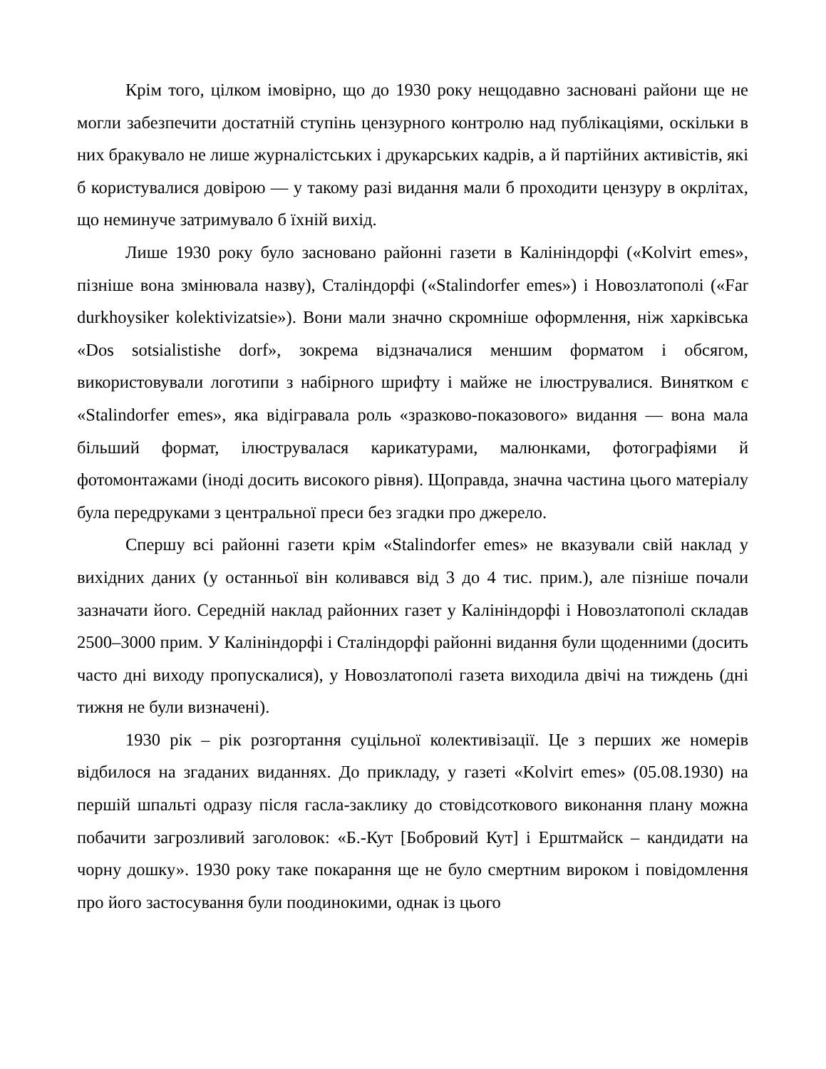Крім того, цілком імовірно, що до 1930 року нещодавно засновані райони ще не могли забезпечити достатній ступінь цензурного контролю над публікаціями, оскільки в них бракувало не лише журналістських і друкарських кадрів, а й партійних активістів, які б користувалися довірою — у такому разі видання мали б проходити цензуру в окрлітах, що неминуче затримувало б їхній вихід.
Лише 1930 року було засновано районні газети в Калініндорфі («Kolvirt emes», пізніше вона змінювала назву), Сталіндорфі («Stalindorfer emes») і Новозлатополі («Far durkhoysiker kolektivizatsie»). Вони мали значно скромніше оформлення, ніж харківська «Dos sotsialistishe dorf», зокрема відзначалися меншим форматом і обсягом, використовували логотипи з набірного шрифту і майже не ілюструвалися. Винятком є «Stalindorfer emes», яка відігравала роль «зразково-показового» видання — вона мала більший формат, ілюструвалася карикатурами, малюнками, фотографіями й фотомонтажами (іноді досить високого рівня). Щоправда, значна частина цього матеріалу була передруками з центральної преси без згадки про джерело.
Спершу всі районні газети крім «Stalindorfer emes» не вказували свій наклад у вихідних даних (у останньої він коливався від 3 до 4 тис. прим.), але пізніше почали зазначати його. Середній наклад районних газет у Калініндорфі і Новозлатополі складав 2500–3000 прим. У Калініндорфі і Сталіндорфі районні видання були щоденними (досить часто дні виходу пропускалися), у Новозлатополі газета виходила двічі на тиждень (дні тижня не були визначені).
1930 рік – рік розгортання суцільної колективізації. Це з перших же номерів відбилося на згаданих виданнях. До прикладу, у газеті «Kolvirt emes» (05.08.1930) на першій шпальті одразу після гасла-заклику до стовідсоткового виконання плану можна побачити загрозливий заголовок: «Б.-Кут [Бобровий Кут] і Ерштмайск – кандидати на чорну дошку». 1930 року таке покарання ще не було смертним вироком і повідомлення про його застосування були поодинокими, однак із цього